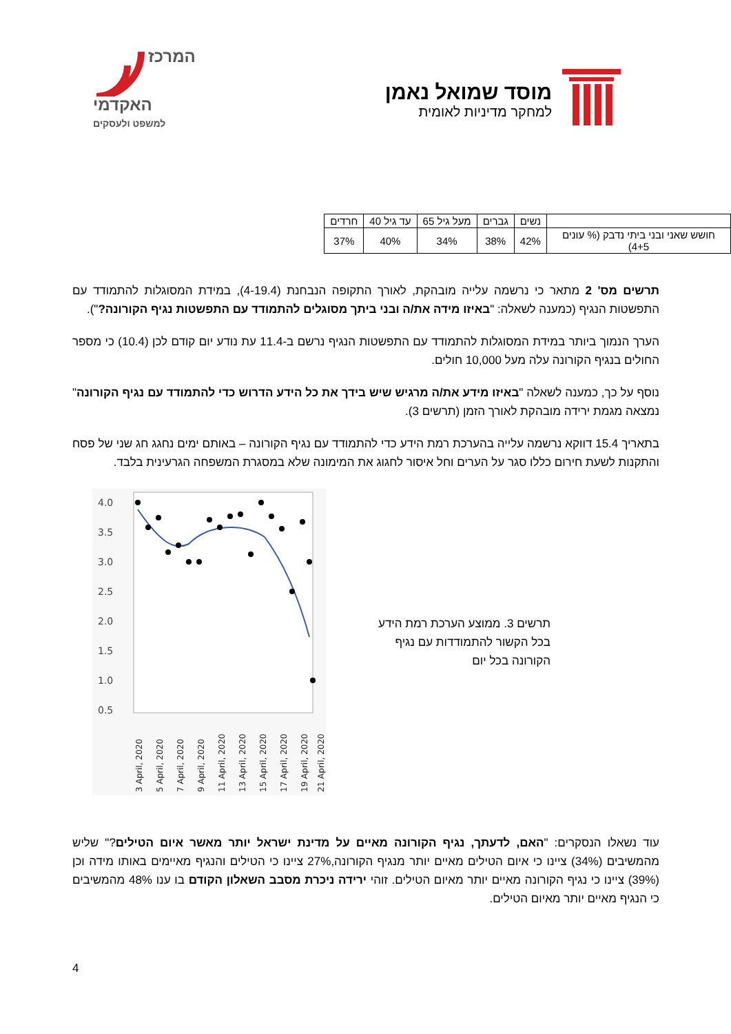מוסד שמואל נאמן
למחקר מדיניות לאומית
המרכז
האקדמי
למשפט ולעסקים
| | נשים | גברים | מעל גיל 65 | עד גיל 40 | חרדים |
| --- | --- | --- | --- | --- | --- |
| חושש שאני ובני ביתי נדבק (% עונים 4+5) | 42% | 38% | 34% | 40% | 37% |
תרשים מס' 2 מתאר כי נרשמה עלייה מובהקת, לאורך התקופה הנבחנת (4-19.4), במידת המסוגלות להתמודד עם התפשטות הנגיף (כמענה לשאלה: "באיזו מידה את/ה ובני ביתך מסוגלים להתמודד עם התפשטות נגיף הקורונה?").
הערך הנמוך ביותר במידת המסוגלות להתמודד עם התפשטות הנגיף נרשם ב-11.4 עת נודע יום קודם לכן (10.4) כי מספר החולים בנגיף הקורונה עלה מעל 10,000 חולים.
נוסף על כך, כמענה לשאלה "באיזו מידע את/ה מרגיש שיש בידך את כל הידע הדרוש כדי להתמודד עם נגיף הקורונה" נמצאה מגמת ירידה מובהקת לאורך הזמן (תרשים 3).
בתאריך 15.4 דווקא נרשמה עלייה בהערכת רמת הידע כדי להתמודד עם נגיף הקורונה – באותם ימים נחגג חג שני של פסח והתקנות לשעת חירום כללו סגר על הערים וחל איסור לחגוג את המימונה שלא במסגרת המשפחה הגרעינית בלבד.
4.0
3.5
3.0
2.5
2.0
1.5
1.0
0.5
3 April, 2020
5 April, 2020
7 April, 2020
9 April, 2020
11 April, 2020
13 April, 2020
15 April, 2020
17 April, 2020
19 April, 2020
21 April, 2020
תרשים 3. ממוצע הערכת רמת הידע בכל הקשור להתמודדות עם נגיף הקורונה בכל יום
עוד נשאלו הנסקרים: "האם, לדעתך, נגיף הקורונה מאיים על מדינת ישראל יותר מאשר איום הטילים?" שליש מהמשיבים (34%) ציינו כי איום הטילים מאיים יותר מנגיף הקורונה,27% ציינו כי הטילים והנגיף מאיימים באותו מידה וכן (39%) ציינו כי נגיף הקורונה מאיים יותר מאיום הטילים. זוהי ירידה ניכרת מסבב השאלון הקודם בו ענו 48% מהמשיבים כי הנגיף מאיים יותר מאיום הטילים.
4